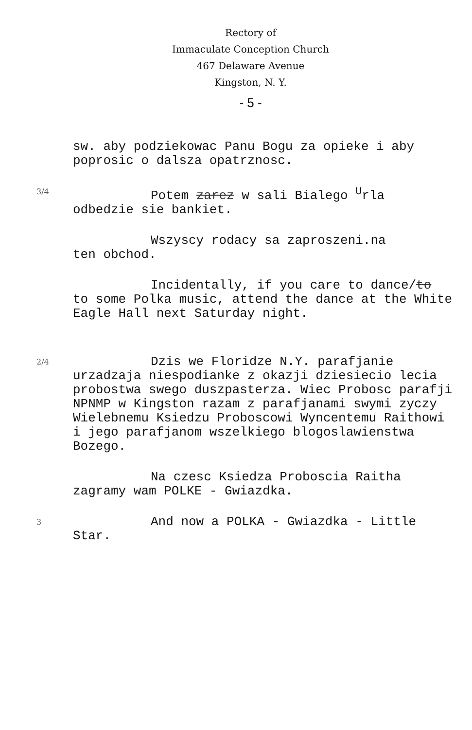Rectory of
Immaculate Conception Church
467 Delaware Avenue
Kingston, N. Y.
- 5 -
sw. aby podziekowac Panu Bogu za opieke i aby poprosic o dalsza opatrznosc.
3/4
Potem zarez w sali Bialego <sup>U</sup>rla
odbedzie sie bankiet.
Wszyscy rodacy sa zaproszeni.na
ten obchod.
Incidentally, if you care to dance/to
to some Polka music, attend the dance at the White Eagle Hall next Saturday night.
2/4
Dzis we Floridze N.Y. parafjanie
urzadzaja niespodianke z okazji dziesiecio lecia probostwa swego duszpasterza. Wiec Probosc parafji NPNMP w Kingston razam z parafjanami swymi zyczy Wielebnemu Ksiedzu Proboscowi Wyncentemu Raithowi i jego parafjanom wszelkiego blogoslawienstwa Bozego.
Na czesc Ksiedza Proboscia Raitha
zagramy wam POLKE - Gwiazdka.
3
And now a POLKA - Gwiazdka - Little
Star.